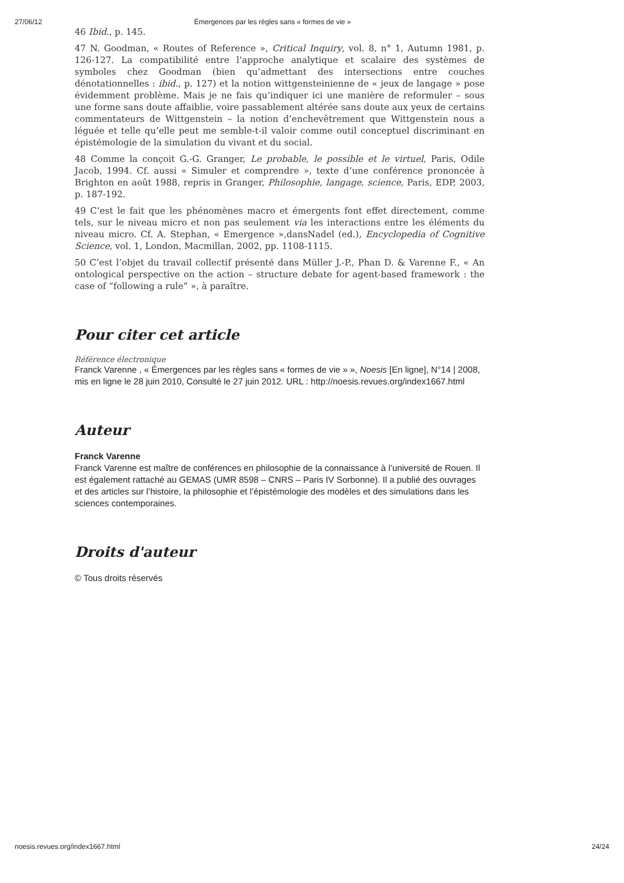27/06/12 Émergences par les règles sans « formes de vie »
46 Ibid., p. 145.
47 N. Goodman, « Routes of Reference », Critical Inquiry, vol. 8, n° 1, Autumn 1981, p. 126-127. La compatibilité entre l’approche analytique et scalaire des systèmes de symboles chez Goodman (bien qu’admettant des intersections entre couches dénotationnelles : ibid., p. 127) et la notion wittgensteinienne de « jeux de langage » pose évidemment problème. Mais je ne fais qu’indiquer ici une manière de reformuler – sous une forme sans doute affaiblie, voire passablement altérée sans doute aux yeux de certains commentateurs de Wittgenstein – la notion d’enchevêtrement que Wittgenstein nous a léguée et telle qu’elle peut me semble-t-il valoir comme outil conceptuel discriminant en épistémologie de la simulation du vivant et du social.
48 Comme la conçoit G.-G. Granger, Le probable, le possible et le virtuel, Paris, Odile Jacob, 1994. Cf. aussi « Simuler et comprendre », texte d’une conférence prononcée à Brighton en août 1988, repris in Granger, Philosophie, langage, science, Paris, EDP, 2003, p. 187-192.
49 C’est le fait que les phénomènes macro et émergents font effet directement, comme tels, sur le niveau micro et non pas seulement via les interactions entre les éléments du niveau micro. Cf. A. Stephan, « Emergence »,dansNadel (ed.), Encyclopedia of Cognitive Science, vol. 1, London, Macmillan, 2002, pp. 1108-1115.
50 C’est l’objet du travail collectif présenté dans Müller J.-P., Phan D. & Varenne F., « An ontological perspective on the action – structure debate for agent-based framework : the case of “following a rule” », à paraître.
Pour citer cet article
Référence électronique
Franck Varenne , « Émergences par les règles sans « formes de vie » », Noesis [En ligne], N°14 | 2008, mis en ligne le 28 juin 2010, Consulté le 27 juin 2012. URL : http://noesis.revues.org/index1667.html
Auteur
Franck Varenne
Franck Varenne est maître de conférences en philosophie de la connaissance à l’université de Rouen. Il est également rattaché au GEMAS (UMR 8598 – CNRS – Paris IV Sorbonne). Il a publié des ouvrages et des articles sur l’histoire, la philosophie et l’épistémologie des modèles et des simulations dans les sciences contemporaines.
Droits d'auteur
© Tous droits réservés
noesis.revues.org/index1667.html 24/24